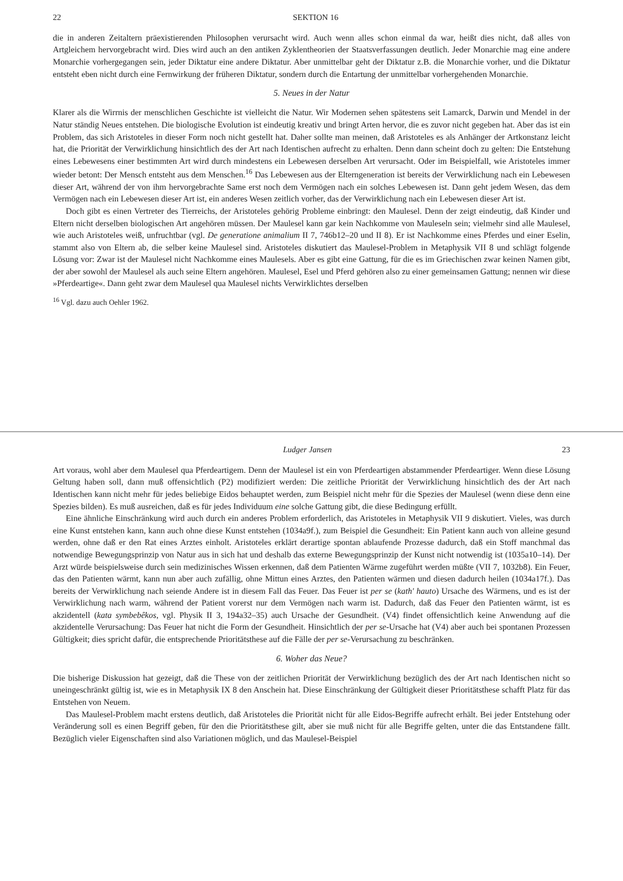22 SEKTION 16
die in anderen Zeitaltern präexistierenden Philosophen verursacht wird. Auch wenn alles schon einmal da war, heißt dies nicht, daß alles von Artgleichem hervorgebracht wird. Dies wird auch an den antiken Zyklentheorien der Staatsverfassungen deutlich. Jeder Monarchie mag eine andere Monarchie vorhergegangen sein, jeder Diktatur eine andere Diktatur. Aber unmittelbar geht der Diktatur z.B. die Monarchie vorher, und die Diktatur entsteht eben nicht durch eine Fernwirkung der früheren Diktatur, sondern durch die Entartung der unmittelbar vorhergehenden Monarchie.
5. Neues in der Natur
Klarer als die Wirrnis der menschlichen Geschichte ist vielleicht die Natur. Wir Modernen sehen spätestens seit Lamarck, Darwin und Mendel in der Natur ständig Neues entstehen. Die biologische Evolution ist eindeutig kreativ und bringt Arten hervor, die es zuvor nicht gegeben hat. Aber das ist ein Problem, das sich Aristoteles in dieser Form noch nicht gestellt hat. Daher sollte man meinen, daß Aristoteles es als Anhänger der Artkonstanz leicht hat, die Priorität der Verwirklichung hinsichtlich des der Art nach Identischen aufrecht zu erhalten. Denn dann scheint doch zu gelten: Die Entstehung eines Lebewesens einer bestimmten Art wird durch mindestens ein Lebewesen derselben Art verursacht. Oder im Beispielfall, wie Aristoteles immer wieder betont: Der Mensch entsteht aus dem Menschen.<sup>16</sup> Das Lebewesen aus der Elterngeneration ist bereits der Verwirklichung nach ein Lebewesen dieser Art, während der von ihm hervorgebrachte Same erst noch dem Vermögen nach ein solches Lebewesen ist. Dann geht jedem Wesen, das dem Vermögen nach ein Lebewesen dieser Art ist, ein anderes Wesen zeitlich vorher, das der Verwirklichung nach ein Lebewesen dieser Art ist.
Doch gibt es einen Vertreter des Tierreichs, der Aristoteles gehörig Probleme einbringt: den Maulesel. Denn der zeigt eindeutig, daß Kinder und Eltern nicht derselben biologischen Art angehören müssen. Der Maulesel kann gar kein Nachkomme von Mauleseln sein; vielmehr sind alle Maulesel, wie auch Aristoteles weiß, unfruchtbar (vgl. De generatione animalium II 7, 746b12–20 und II 8). Er ist Nachkomme eines Pferdes und einer Eselin, stammt also von Eltern ab, die selber keine Maulesel sind. Aristoteles diskutiert das Maulesel-Problem in Metaphysik VII 8 und schlägt folgende Lösung vor: Zwar ist der Maulesel nicht Nachkomme eines Maulesels. Aber es gibt eine Gattung, für die es im Griechischen zwar keinen Namen gibt, der aber sowohl der Maulesel als auch seine Eltern angehören. Maulesel, Esel und Pferd gehören also zu einer gemeinsamen Gattung; nennen wir diese »Pferdeartige«. Dann geht zwar dem Maulesel qua Maulesel nichts Verwirklichtes derselben
<sup>16</sup> Vgl. dazu auch Oehler 1962.
Ludger Jansen 23
Art voraus, wohl aber dem Maulesel qua Pferdeartigem. Denn der Maulesel ist ein von Pferdeartigen abstammender Pferdeartiger. Wenn diese Lösung Geltung haben soll, dann muß offensichtlich (P2) modifiziert werden: Die zeitliche Priorität der Verwirklichung hinsichtlich des der Art nach Identischen kann nicht mehr für jedes beliebige Eidos behauptet werden, zum Beispiel nicht mehr für die Spezies der Maulesel (wenn diese denn eine Spezies bilden). Es muß ausreichen, daß es für jedes Individuum eine solche Gattung gibt, die diese Bedingung erfüllt.
Eine ähnliche Einschränkung wird auch durch ein anderes Problem erforderlich, das Aristoteles in Metaphysik VII 9 diskutiert. Vieles, was durch eine Kunst entstehen kann, kann auch ohne diese Kunst entstehen (1034a9f.), zum Beispiel die Gesundheit: Ein Patient kann auch von alleine gesund werden, ohne daß er den Rat eines Arztes einholt. Aristoteles erklärt derartige spontan ablaufende Prozesse dadurch, daß ein Stoff manchmal das notwendige Bewegungsprinzip von Natur aus in sich hat und deshalb das externe Bewegungsprinzip der Kunst nicht notwendig ist (1035a10–14). Der Arzt würde beispielsweise durch sein medizinisches Wissen erkennen, daß dem Patienten Wärme zugeführt werden müßte (VII 7, 1032b8). Ein Feuer, das den Patienten wärmt, kann nun aber auch zufällig, ohne Mittun eines Arztes, den Patienten wärmen und diesen dadurch heilen (1034a17f.). Das bereits der Verwirklichung nach seiende Andere ist in diesem Fall das Feuer. Das Feuer ist per se (kath' hauto) Ursache des Wärmens, und es ist der Verwirklichung nach warm, während der Patient vorerst nur dem Vermögen nach warm ist. Dadurch, daß das Feuer den Patienten wärmt, ist es akzidentell (kata symbebêkos, vgl. Physik II 3, 194a32–35) auch Ursache der Gesundheit. (V4) findet offensichtlich keine Anwendung auf die akzidentelle Verursachung: Das Feuer hat nicht die Form der Gesundheit. Hinsichtlich der per se-Ursache hat (V4) aber auch bei spontanen Prozessen Gültigkeit; dies spricht dafür, die entsprechende Prioritätsthese auf die Fälle der per se-Verursachung zu beschränken.
6. Woher das Neue?
Die bisherige Diskussion hat gezeigt, daß die These von der zeitlichen Priorität der Verwirklichung bezüglich des der Art nach Identischen nicht so uneingeschränkt gültig ist, wie es in Metaphysik IX 8 den Anschein hat. Diese Einschränkung der Gültigkeit dieser Prioritätsthese schafft Platz für das Entstehen von Neuem.
Das Maulesel-Problem macht erstens deutlich, daß Aristoteles die Priorität nicht für alle Eidos-Begriffe aufrecht erhält. Bei jeder Entstehung oder Veränderung soll es einen Begriff geben, für den die Prioritätsthese gilt, aber sie muß nicht für alle Begriffe gelten, unter die das Entstandene fällt. Bezüglich vieler Eigenschaften sind also Variationen möglich, und das Maulesel-Beispiel